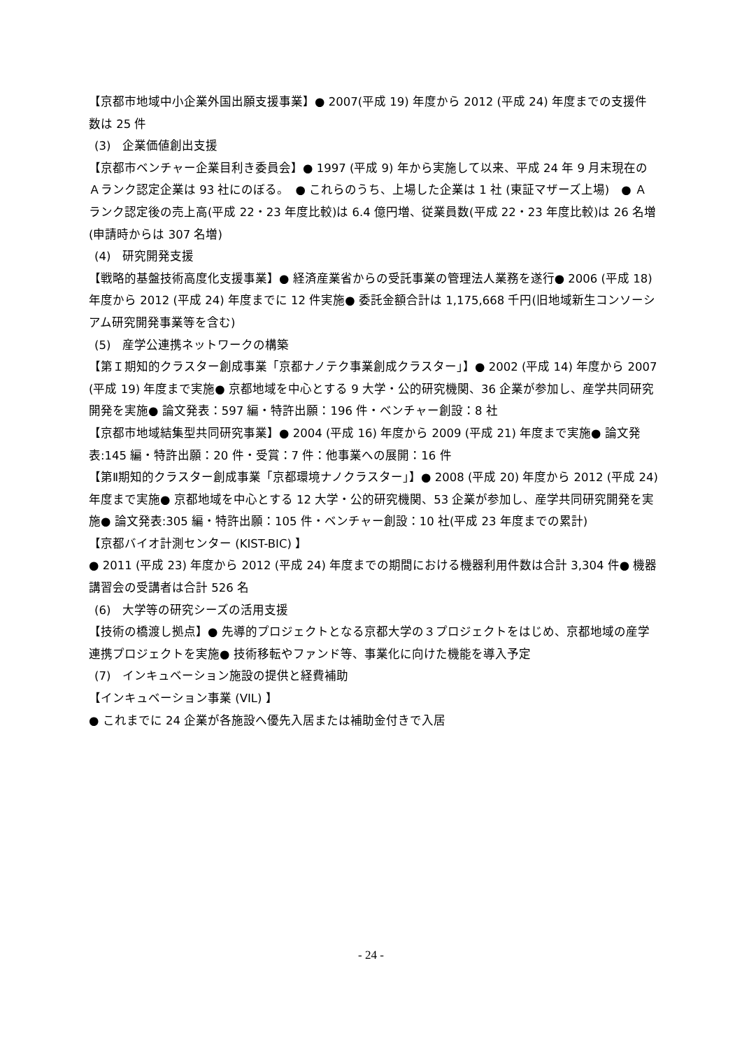【京都市地域中小企業外国出願支援事業】● 2007(平成 19) 年度から 2012 (平成 24) 年度までの支援件数は 25 件
(3)　企業価値創出支援
【京都市ベンチャー企業目利き委員会】● 1997 (平成 9) 年から実施して以来、平成 24 年 9 月末現在のＡランク認定企業は 93 社にのぼる。　● これらのうち、上場した企業は 1 社 (東証マザーズ上場)　● Ａランク認定後の売上高(平成 22・23 年度比較)は 6.4 億円増、従業員数(平成 22・23 年度比較)は 26 名増(申請時からは 307 名増)
(4)　研究開発支援
【戦略的基盤技術高度化支援事業】● 経済産業省からの受託事業の管理法人業務を遂行● 2006 (平成 18) 年度から 2012 (平成 24) 年度までに 12 件実施● 委託金額合計は 1,175,668 千円(旧地域新生コンソーシアム研究開発事業等を含む)
(5)　産学公連携ネットワークの構築
【第Ｉ期知的クラスター創成事業「京都ナノテク事業創成クラスター」】● 2002 (平成 14) 年度から 2007 (平成 19) 年度まで実施● 京都地域を中心とする 9 大学・公的研究機関、36 企業が参加し、産学共同研究開発を実施● 論文発表：597 編・特許出願：196 件・ベンチャー創設：8 社
【京都市地域結集型共同研究事業】● 2004 (平成 16) 年度から 2009 (平成 21) 年度まで実施● 論文発表:145 編・特許出願：20 件・受賞：7 件：他事業への展開：16 件
【第Ⅱ期知的クラスター創成事業「京都環境ナノクラスター」】● 2008 (平成 20) 年度から 2012 (平成 24) 年度まで実施● 京都地域を中心とする 12 大学・公的研究機関、53 企業が参加し、産学共同研究開発を実施● 論文発表:305 編・特許出願：105 件・ベンチャー創設：10 社(平成 23 年度までの累計)
【京都バイオ計測センター (KIST-BIC) 】
● 2011 (平成 23) 年度から 2012 (平成 24) 年度までの期間における機器利用件数は合計 3,304 件● 機器講習会の受講者は合計 526 名
(6)　大学等の研究シーズの活用支援
【技術の橋渡し拠点】● 先導的プロジェクトとなる京都大学の３プロジェクトをはじめ、京都地域の産学連携プロジェクトを実施● 技術移転やファンド等、事業化に向けた機能を導入予定
(7)　インキュベーション施設の提供と経費補助
【インキュベーション事業 (VIL) 】
● これまでに 24 企業が各施設へ優先入居または補助金付きで入居
- 24 -